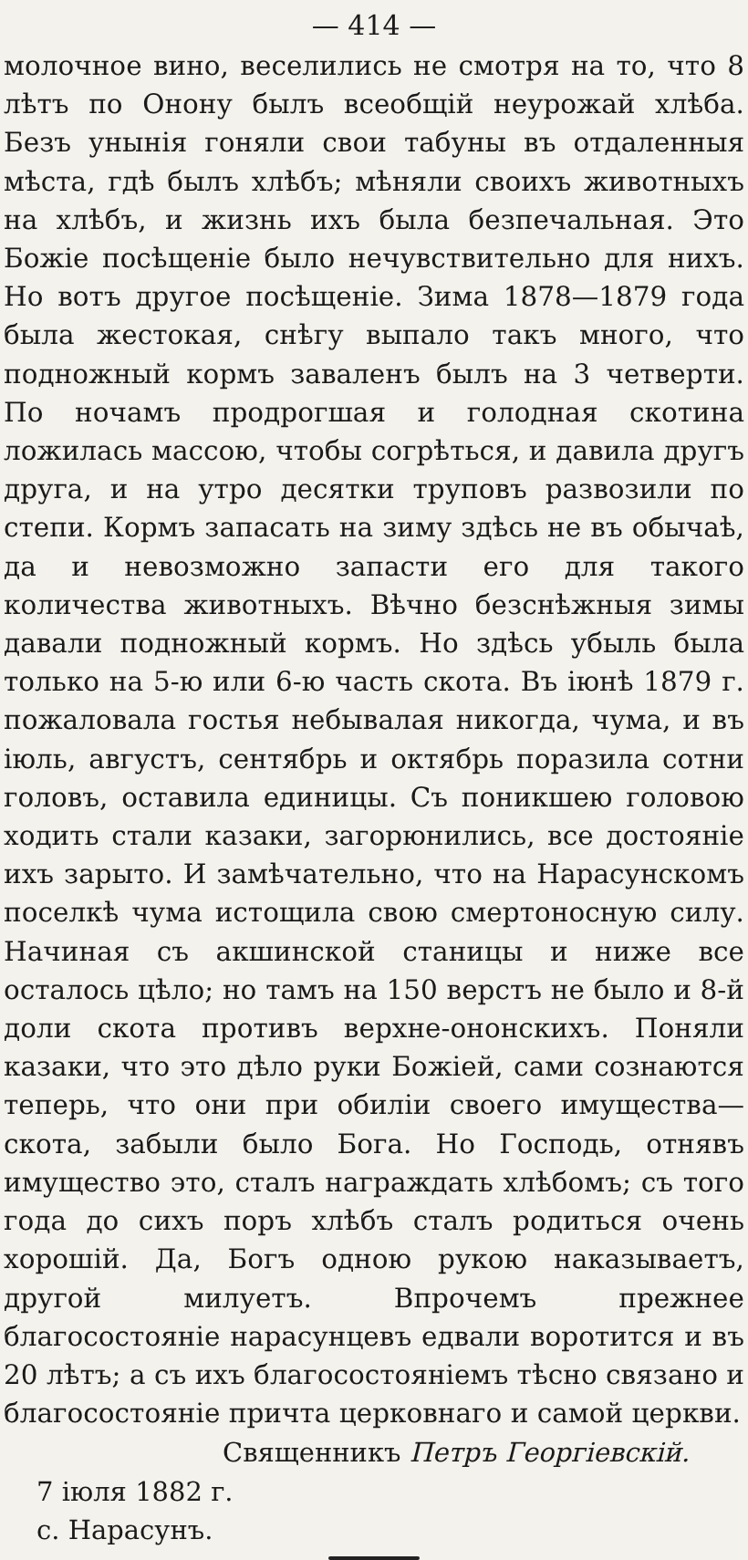— 414 —
молочное вино, веселились не смотря на то, что 8 лѣтъ по Онону былъ всеобщій неурожай хлѣба. Безъ унынія гоняли свои табуны въ отдаленныя мѣста, гдѣ былъ хлѣбъ; мѣняли своихъ животныхъ на хлѣбъ, и жизнь ихъ была безпечальная. Это Божіе посѣщеніе было нечувствительно для нихъ. Но вотъ другое посѣщеніе. Зима 1878—1879 года была жестокая, снѣгу выпало такъ много, что подножный кормъ заваленъ былъ на 3 четверти. По ночамъ продрогшая и голодная скотина ложилась массою, чтобы согрѣться, и давила другъ друга, и на утро десятки труповъ развозили по степи. Кормъ запасать на зиму здѣсь не въ обычаѣ, да и невозможно запасти его для такого количества животныхъ. Вѣчно безснѣжныя зимы давали подножный кормъ. Но здѣсь убыль была только на 5-ю или 6-ю часть скота. Въ іюнѣ 1879 г. пожаловала гостья небывалая никогда, чума, и въ іюль, августъ, сентябрь и октябрь поразила сотни головъ, оставила единицы. Съ поникшею головою ходить стали казаки, загорюнились, все достояніе ихъ зарыто. И замѣчательно, что на Нарасунскомъ поселкѣ чума истощила свою смертоносную силу. Начиная съ акшинской станицы и ниже все осталось цѣло; но тамъ на 150 верстъ не было и 8-й доли скота противъ верхне-ононскихъ. Поняли казаки, что это дѣло руки Божіей, сами сознаются теперь, что они при обиліи своего имущества—скота, забыли было Бога. Но Господь, отнявъ имущество это, сталъ награждать хлѣбомъ; съ того года до сихъ поръ хлѣбъ сталъ родиться очень хорошій. Да, Богъ одною рукою наказываетъ, другой милуетъ. Впрочемъ прежнее благосостояніе нарасунцевъ едвали воротится и въ 20 лѣтъ; а съ ихъ благосостояніемъ тѣсно связано и благосостояніе причта церковнаго и самой церкви.
Священникъ Петръ Георгіевскій.
7 іюля 1882 г.
с. Нарасунъ.